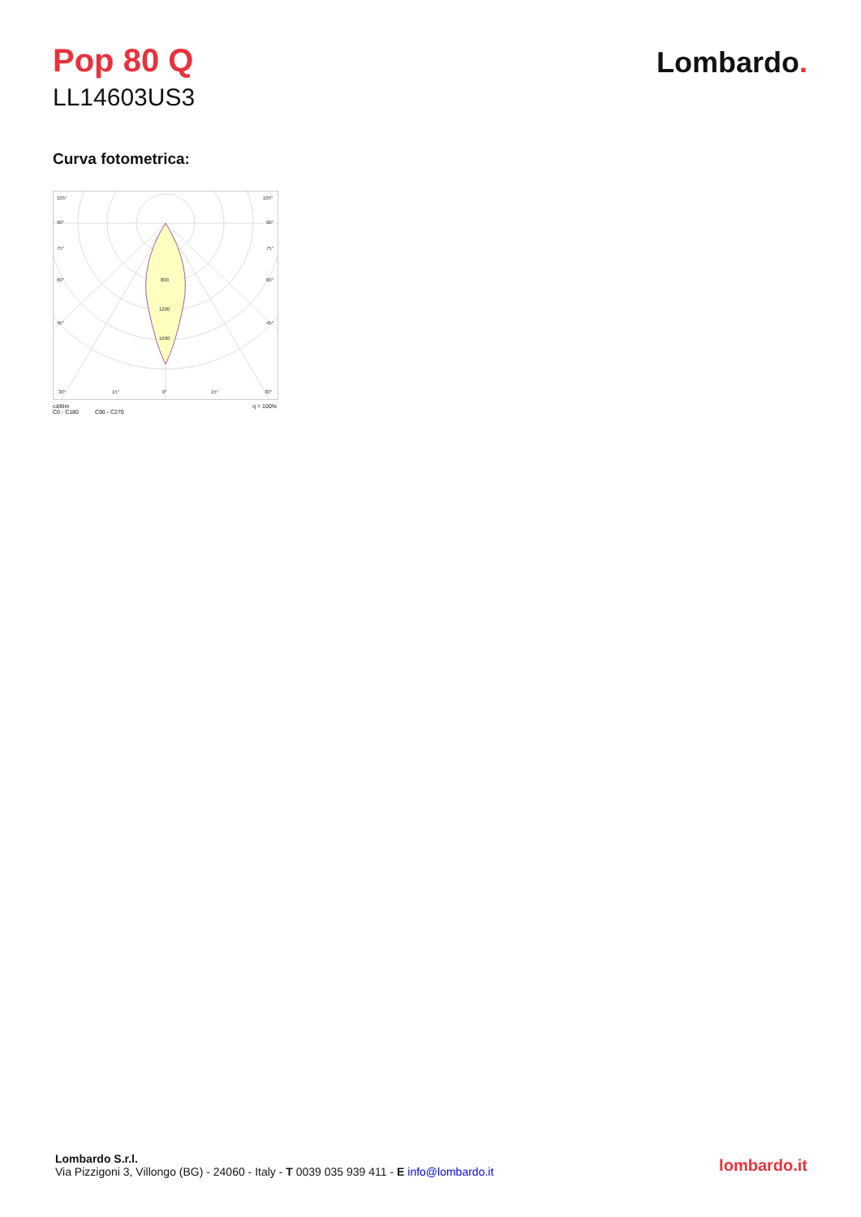Pop 80 Q
LL14603US3
Lombardo.
Curva fotometrica:
105°
90°
75°
60°
45°
30°
15°
0°
15°
30°
105°
90°
75°
60°
45°
800
1200
1600
cd/klm η = 100%
C0 - C180 C90 - C270
Lombardo S.r.l.
Via Pizzigoni 3, Villongo (BG) - 24060 - Italy - T 0039 035 939 411 - E info@lombardo.it
lombardo.it